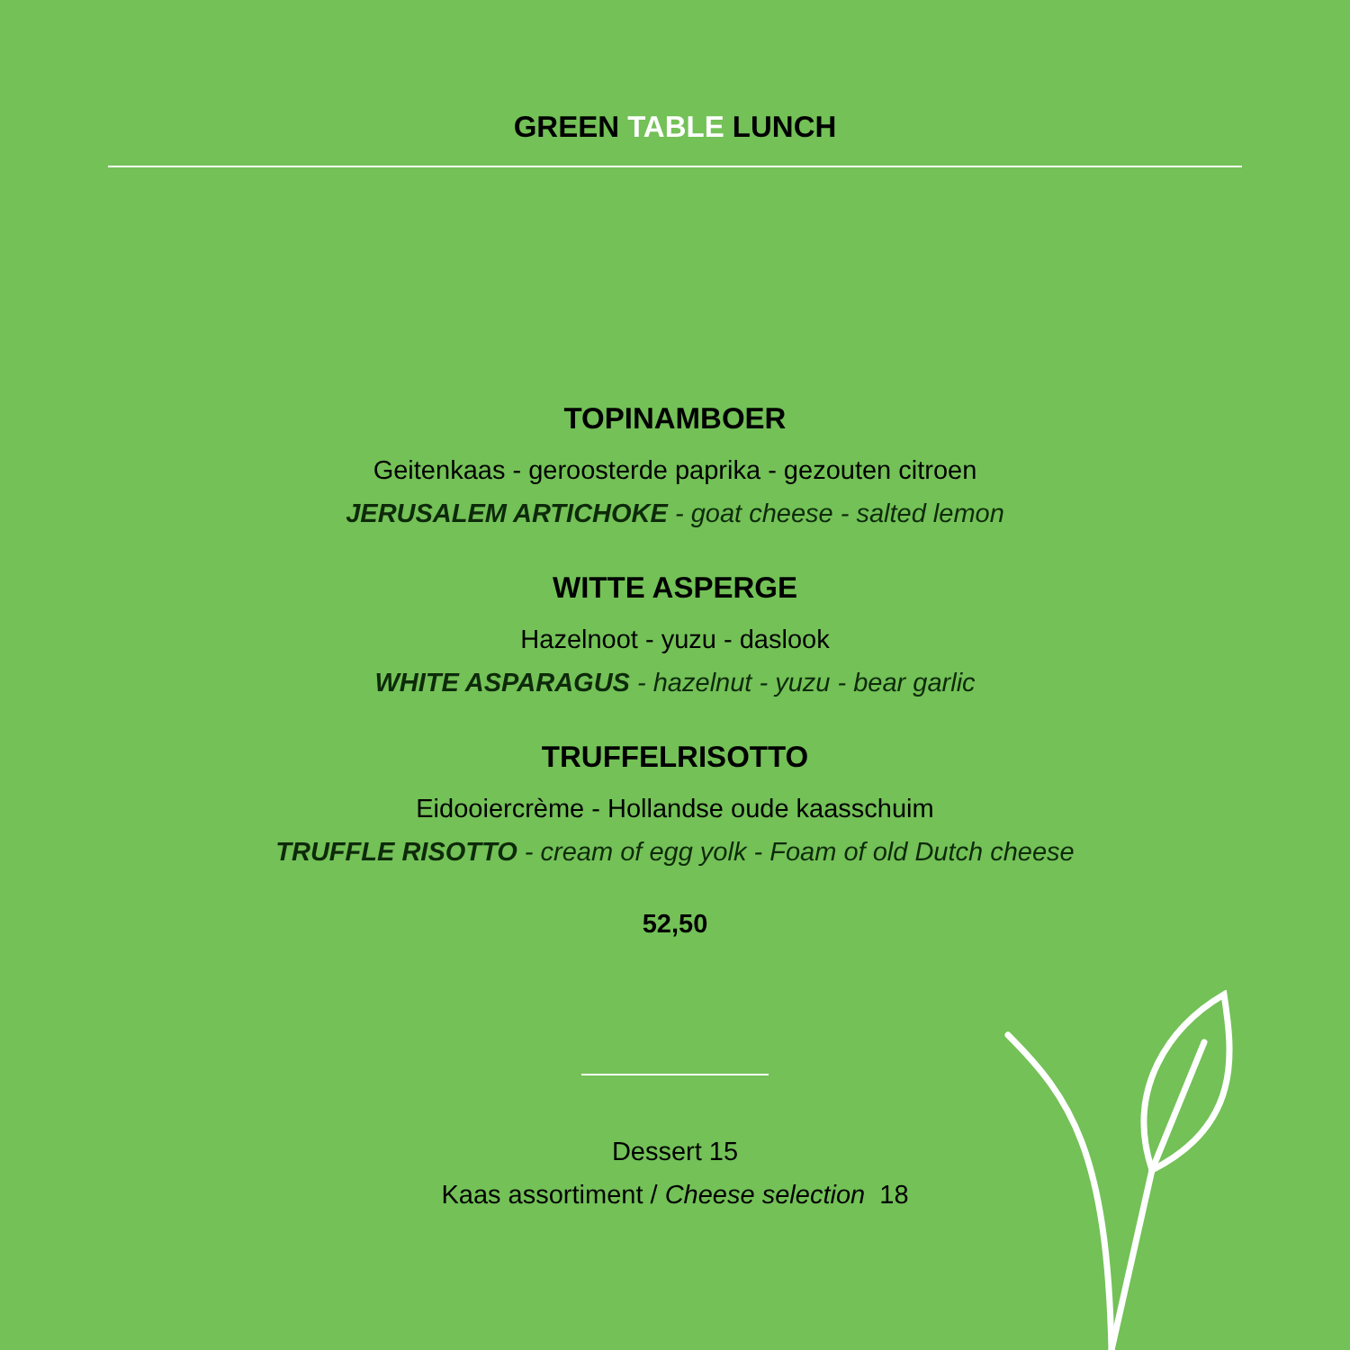GREEN TABLE LUNCH
TOPINAMBOER
Geitenkaas - geroosterde paprika - gezouten citroen
JERUSALEM ARTICHOKE - goat cheese - salted lemon
WITTE ASPERGE
Hazelnoot - yuzu - daslook
WHITE ASPARAGUS - hazelnut - yuzu - bear garlic
TRUFFELRISOTTO
Eidooiercrème - Hollandse oude kaasschuim
TRUFFLE RISOTTO - cream of egg yolk - Foam of old Dutch cheese
52,50
Dessert 15
Kaas assortiment / Cheese selection 18